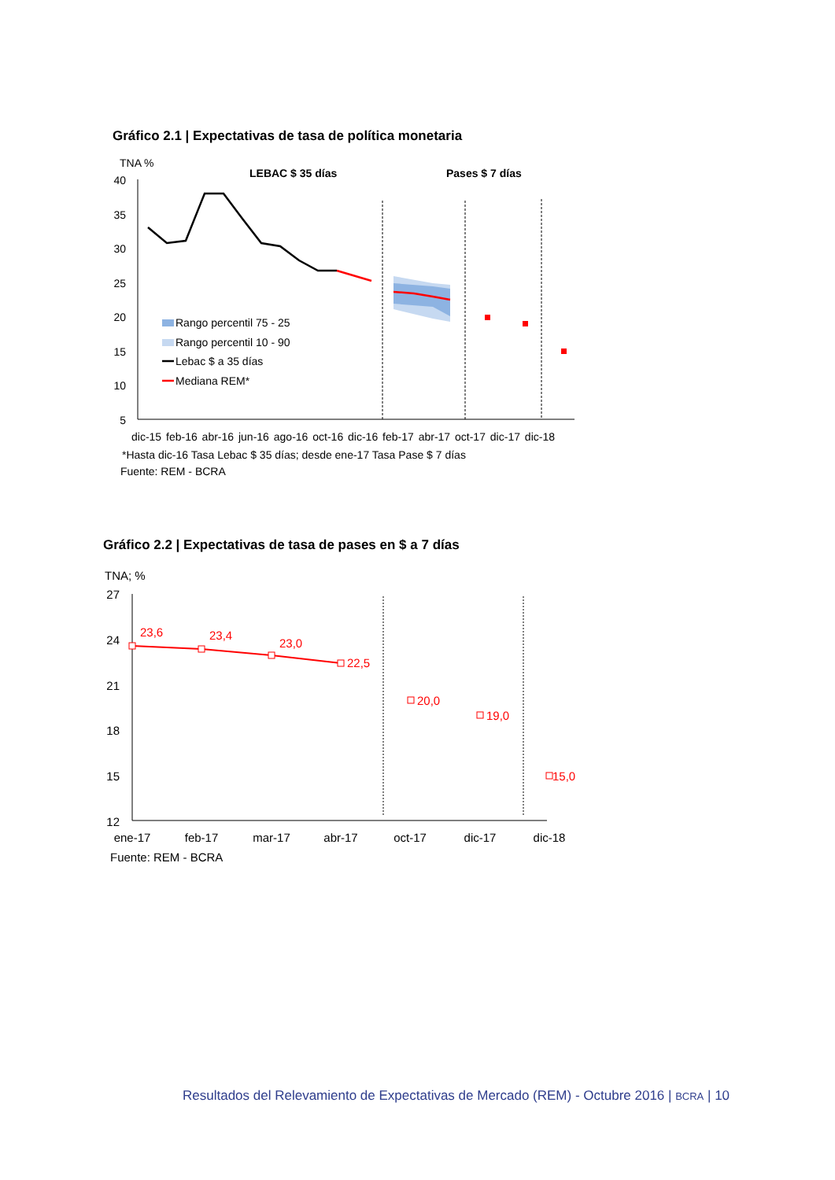Gráfico 2.1 | Expectativas de tasa de política monetaria
TNA %
LEBAC $ 35 días
Pases $ 7 días
40
35
30
25
20
15
10
5
Rango percentil 75 - 25
Rango percentil 10 - 90
Lebac $ a 35 días
Mediana REM*
dic-15 feb-16 abr-16 jun-16 ago-16 oct-16 dic-16 feb-17 abr-17 oct-17 dic-17 dic-18
*Hasta dic-16 Tasa Lebac $ 35 días; desde ene-17 Tasa Pase $ 7 días
Fuente: REM - BCRA
Gráfico 2.2 | Expectativas de tasa de pases en $ a 7 días
TNA; %
27
24
21
18
15
12
23,6
23,4
23,0
22,5
20,0
19,0
15,0
ene-17
feb-17
mar-17
abr-17
oct-17
dic-17
dic-18
Fuente: REM - BCRA
Resultados del Relevamiento de Expectativas de Mercado (REM) - Octubre 2016 | BCRA | 10